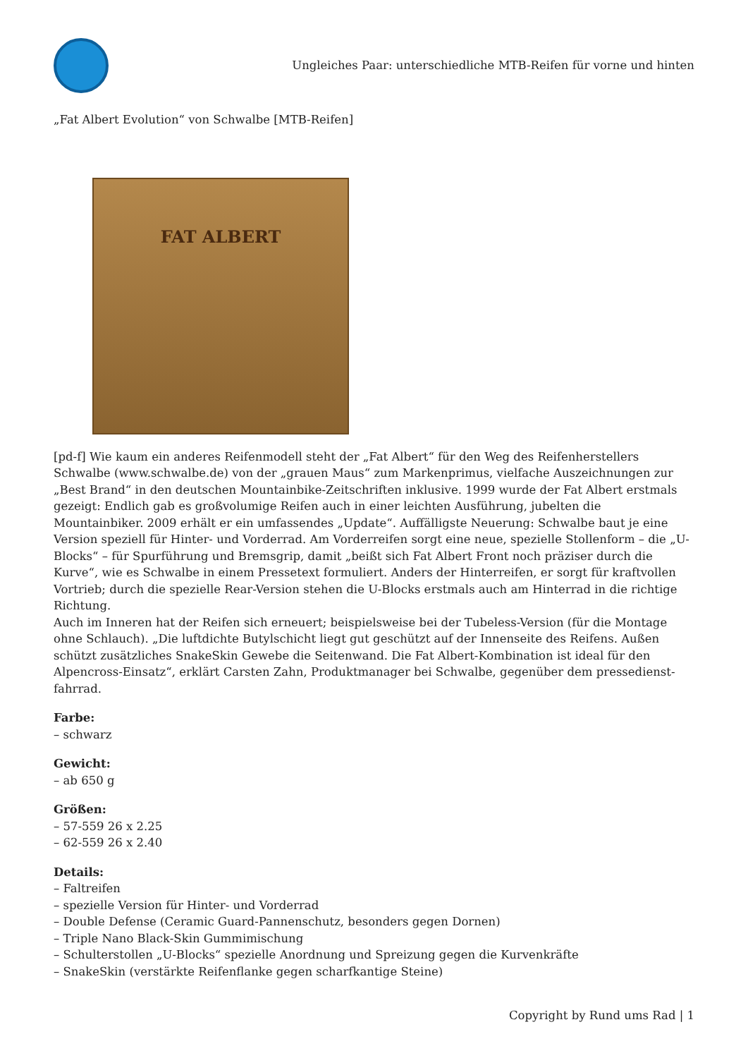Ungleiches Paar: unterschiedliche MTB-Reifen für vorne und hinten
„Fat Albert Evolution“ von Schwalbe [MTB-Reifen]
FAT ALBERT
[pd-f] Wie kaum ein anderes Reifenmodell steht der „Fat Albert“ für den Weg des Reifenherstellers Schwalbe (www.schwalbe.de) von der „grauen Maus“ zum Markenprimus, vielfache Auszeichnungen zur „Best Brand“ in den deutschen Mountainbike-Zeitschriften inklusive. 1999 wurde der Fat Albert erstmals gezeigt: Endlich gab es großvolumige Reifen auch in einer leichten Ausführung, jubelten die Mountainbiker. 2009 erhält er ein umfassendes „Update“. Auffälligste Neuerung: Schwalbe baut je eine Version speziell für Hinter- und Vorderrad. Am Vorderreifen sorgt eine neue, spezielle Stollenform – die „U-Blocks“ – für Spurführung und Bremsgrip, damit „beißt sich Fat Albert Front noch präziser durch die Kurve“, wie es Schwalbe in einem Pressetext formuliert. Anders der Hinterreifen, er sorgt für kraftvollen Vortrieb; durch die spezielle Rear-Version stehen die U-Blocks erstmals auch am Hinterrad in die richtige Richtung.
Auch im Inneren hat der Reifen sich erneuert; beispielsweise bei der Tubeless-Version (für die Montage ohne Schlauch). „Die luftdichte Butylschicht liegt gut geschützt auf der Innenseite des Reifens. Außen schützt zusätzliches SnakeSkin Gewebe die Seitenwand. Die Fat Albert-Kombination ist ideal für den Alpencross-Einsatz“, erklärt Carsten Zahn, Produktmanager bei Schwalbe, gegenüber dem pressedienst-fahrrad.
Farbe:
– schwarz
Gewicht:
– ab 650 g
Größen:
– 57-559 26 x 2.25
– 62-559 26 x 2.40
Details:
– Faltreifen
– spezielle Version für Hinter- und Vorderrad
– Double Defense (Ceramic Guard-Pannenschutz, besonders gegen Dornen)
– Triple Nano Black-Skin Gummimischung
– Schulterstollen „U-Blocks“ spezielle Anordnung und Spreizung gegen die Kurvenkräfte
– SnakeSkin (verstärkte Reifenflanke gegen scharfkantige Steine)
Copyright by Rund ums Rad | 1